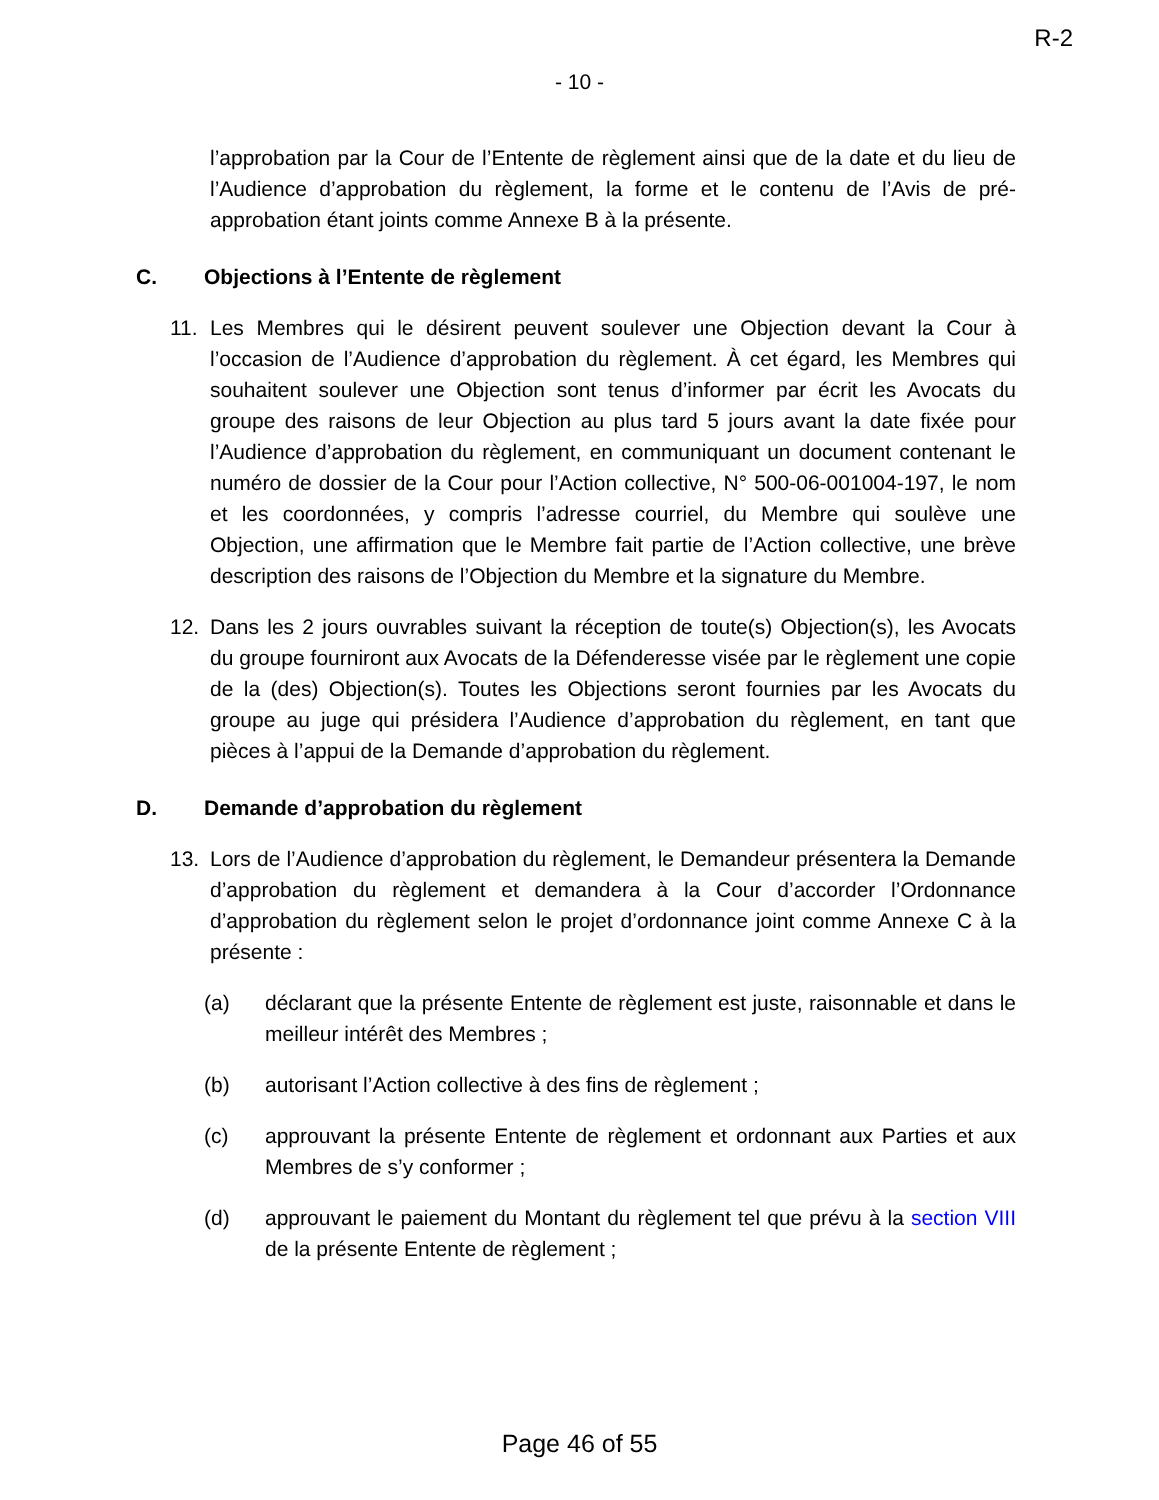R-2
- 10 -
l’approbation par la Cour de l’Entente de règlement ainsi que de la date et du lieu de l’Audience d’approbation du règlement, la forme et le contenu de l’Avis de pré-approbation étant joints comme Annexe B à la présente.
C. Objections à l’Entente de règlement
11. Les Membres qui le désirent peuvent soulever une Objection devant la Cour à l’occasion de l’Audience d’approbation du règlement. À cet égard, les Membres qui souhaitent soulever une Objection sont tenus d’informer par écrit les Avocats du groupe des raisons de leur Objection au plus tard 5 jours avant la date fixée pour l’Audience d’approbation du règlement, en communiquant un document contenant le numéro de dossier de la Cour pour l’Action collective, N° 500-06-001004-197, le nom et les coordonnées, y compris l’adresse courriel, du Membre qui soulève une Objection, une affirmation que le Membre fait partie de l’Action collective, une brève description des raisons de l’Objection du Membre et la signature du Membre.
12. Dans les 2 jours ouvrables suivant la réception de toute(s) Objection(s), les Avocats du groupe fourniront aux Avocats de la Défenderesse visée par le règlement une copie de la (des) Objection(s). Toutes les Objections seront fournies par les Avocats du groupe au juge qui présidera l’Audience d’approbation du règlement, en tant que pièces à l’appui de la Demande d’approbation du règlement.
D. Demande d’approbation du règlement
13. Lors de l’Audience d’approbation du règlement, le Demandeur présentera la Demande d’approbation du règlement et demandera à la Cour d’accorder l’Ordonnance d’approbation du règlement selon le projet d’ordonnance joint comme Annexe C à la présente :
(a) déclarant que la présente Entente de règlement est juste, raisonnable et dans le meilleur intérêt des Membres ;
(b) autorisant l’Action collective à des fins de règlement ;
(c) approuvant la présente Entente de règlement et ordonnant aux Parties et aux Membres de s’y conformer ;
(d) approuvant le paiement du Montant du règlement tel que prévu à la section VIII de la présente Entente de règlement ;
Page 46 of 55